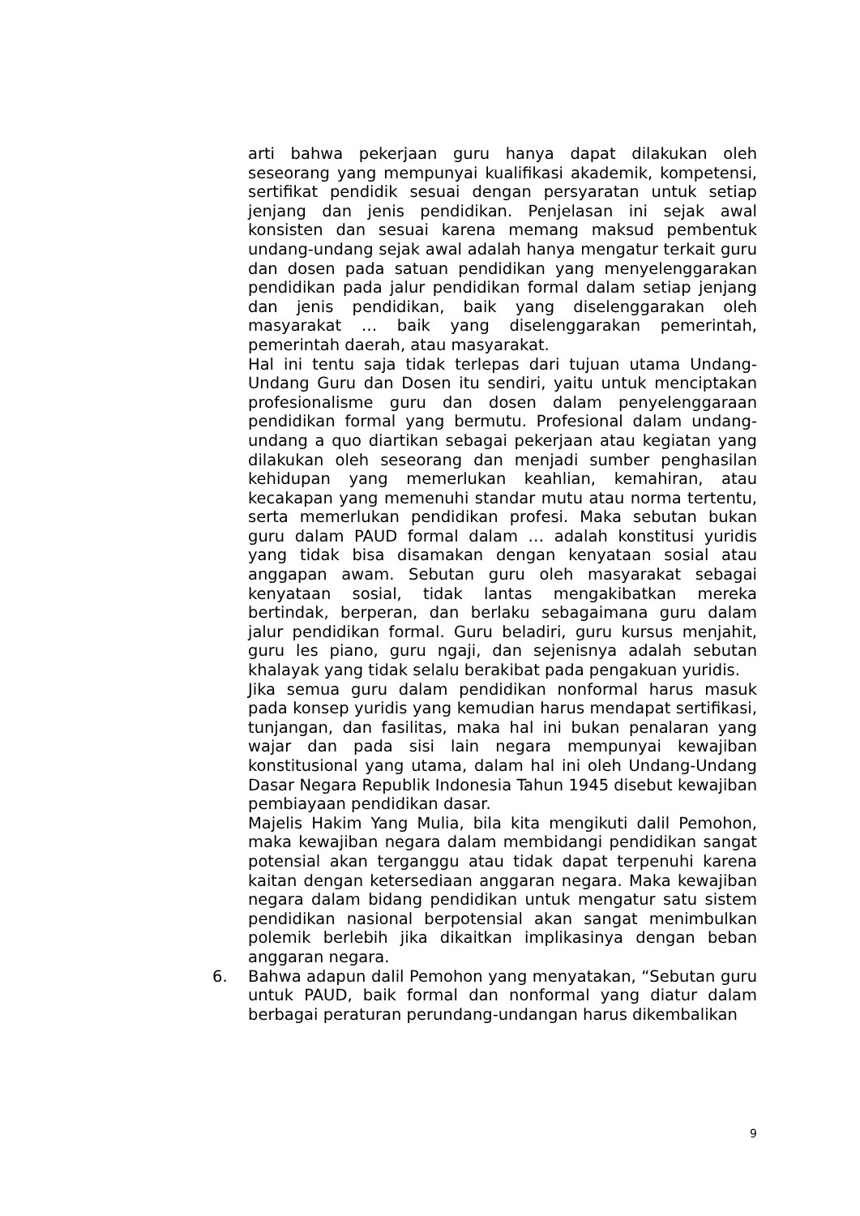arti bahwa pekerjaan guru hanya dapat dilakukan oleh seseorang yang mempunyai kualifikasi akademik, kompetensi, sertifikat pendidik sesuai dengan persyaratan untuk setiap jenjang dan jenis pendidikan. Penjelasan ini sejak awal konsisten dan sesuai karena memang maksud pembentuk undang-undang sejak awal adalah hanya mengatur terkait guru dan dosen pada satuan pendidikan yang menyelenggarakan pendidikan pada jalur pendidikan formal dalam setiap jenjang dan jenis pendidikan, baik yang diselenggarakan oleh masyarakat … baik yang diselenggarakan pemerintah, pemerintah daerah, atau masyarakat.
Hal ini tentu saja tidak terlepas dari tujuan utama Undang-Undang Guru dan Dosen itu sendiri, yaitu untuk menciptakan profesionalisme guru dan dosen dalam penyelenggaraan pendidikan formal yang bermutu. Profesional dalam undang-undang a quo diartikan sebagai pekerjaan atau kegiatan yang dilakukan oleh seseorang dan menjadi sumber penghasilan kehidupan yang memerlukan keahlian, kemahiran, atau kecakapan yang memenuhi standar mutu atau norma tertentu, serta memerlukan pendidikan profesi. Maka sebutan bukan guru dalam PAUD formal dalam … adalah konstitusi yuridis yang tidak bisa disamakan dengan kenyataan sosial atau anggapan awam. Sebutan guru oleh masyarakat sebagai kenyataan sosial, tidak lantas mengakibatkan mereka bertindak, berperan, dan berlaku sebagaimana guru dalam jalur pendidikan formal. Guru beladiri, guru kursus menjahit, guru les piano, guru ngaji, dan sejenisnya adalah sebutan khalayak yang tidak selalu berakibat pada pengakuan yuridis.
Jika semua guru dalam pendidikan nonformal harus masuk pada konsep yuridis yang kemudian harus mendapat sertifikasi, tunjangan, dan fasilitas, maka hal ini bukan penalaran yang wajar dan pada sisi lain negara mempunyai kewajiban konstitusional yang utama, dalam hal ini oleh Undang-Undang Dasar Negara Republik Indonesia Tahun 1945 disebut kewajiban pembiayaan pendidikan dasar.
Majelis Hakim Yang Mulia, bila kita mengikuti dalil Pemohon, maka kewajiban negara dalam membidangi pendidikan sangat potensial akan terganggu atau tidak dapat terpenuhi karena kaitan dengan ketersediaan anggaran negara. Maka kewajiban negara dalam bidang pendidikan untuk mengatur satu sistem pendidikan nasional berpotensial akan sangat menimbulkan polemik berlebih jika dikaitkan implikasinya dengan beban anggaran negara.
6. Bahwa adapun dalil Pemohon yang menyatakan, “Sebutan guru untuk PAUD, baik formal dan nonformal yang diatur dalam berbagai peraturan perundang-undangan harus dikembalikan
9